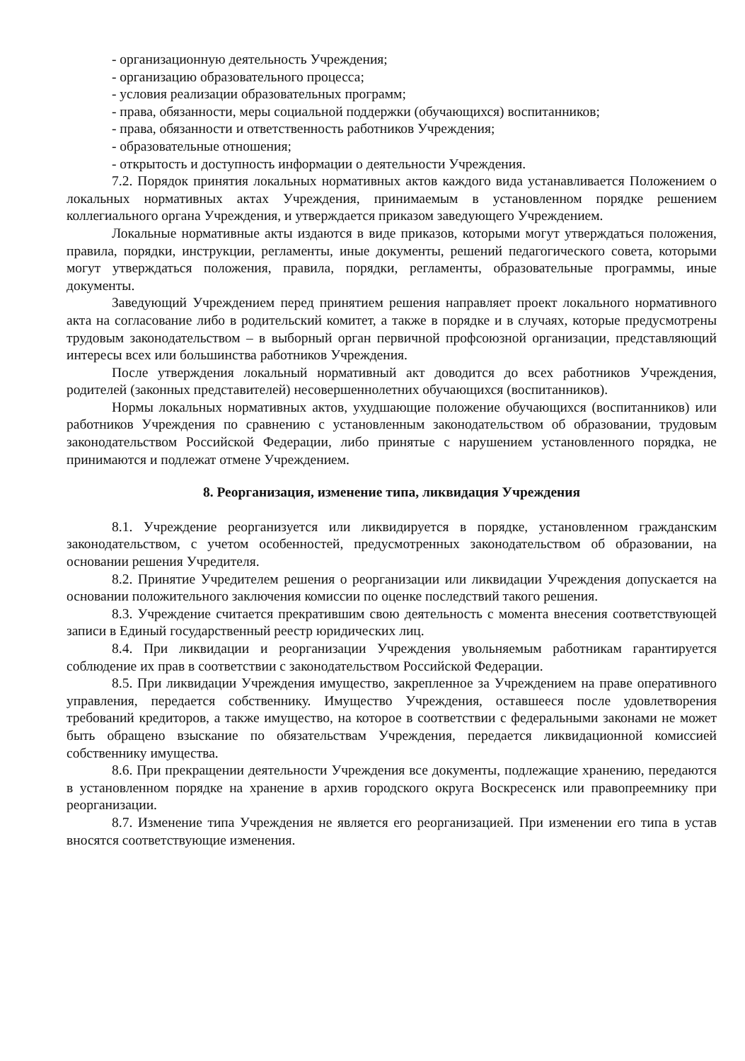- организационную деятельность Учреждения;
- организацию образовательного процесса;
- условия реализации образовательных программ;
- права, обязанности, меры социальной поддержки (обучающихся) воспитанников;
- права, обязанности и ответственность работников Учреждения;
- образовательные отношения;
- открытость и доступность информации о деятельности Учреждения.
7.2. Порядок принятия локальных нормативных актов каждого вида устанавливается Положением о локальных нормативных актах Учреждения, принимаемым в установленном порядке решением коллегиального органа Учреждения, и утверждается приказом заведующего Учреждением.
Локальные нормативные акты издаются в виде приказов, которыми могут утверждаться положения, правила, порядки, инструкции, регламенты, иные документы, решений педагогического совета, которыми могут утверждаться положения, правила, порядки, регламенты, образовательные программы, иные документы.
Заведующий Учреждением перед принятием решения направляет проект локального нормативного акта на согласование либо в родительский комитет, а также в порядке и в случаях, которые предусмотрены трудовым законодательством – в выборный орган первичной профсоюзной организации, представляющий интересы всех или большинства работников Учреждения.
После утверждения локальный нормативный акт доводится до всех работников Учреждения, родителей (законных представителей) несовершеннолетних обучающихся (воспитанников).
Нормы локальных нормативных актов, ухудшающие положение обучающихся (воспитанников) или работников Учреждения по сравнению с установленным законодательством об образовании, трудовым законодательством Российской Федерации, либо принятые с нарушением установленного порядка, не принимаются и подлежат отмене Учреждением.
8. Реорганизация, изменение типа, ликвидация Учреждения
8.1. Учреждение реорганизуется или ликвидируется в порядке, установленном гражданским законодательством, с учетом особенностей, предусмотренных законодательством об образовании, на основании решения Учредителя.
8.2. Принятие Учредителем решения о реорганизации или ликвидации Учреждения допускается на основании положительного заключения комиссии по оценке последствий такого решения.
8.3. Учреждение считается прекратившим свою деятельность с момента внесения соответствующей записи в Единый государственный реестр юридических лиц.
8.4. При ликвидации и реорганизации Учреждения увольняемым работникам гарантируется соблюдение их прав в соответствии с законодательством Российской Федерации.
8.5. При ликвидации Учреждения имущество, закрепленное за Учреждением на праве оперативного управления, передается собственнику. Имущество Учреждения, оставшееся после удовлетворения требований кредиторов, а также имущество, на которое в соответствии с федеральными законами не может быть обращено взыскание по обязательствам Учреждения, передается ликвидационной комиссией собственнику имущества.
8.6. При прекращении деятельности Учреждения все документы, подлежащие хранению, передаются в установленном порядке на хранение в архив городского округа Воскресенск или правопреемнику при реорганизации.
8.7. Изменение типа Учреждения не является его реорганизацией. При изменении его типа в устав вносятся соответствующие изменения.